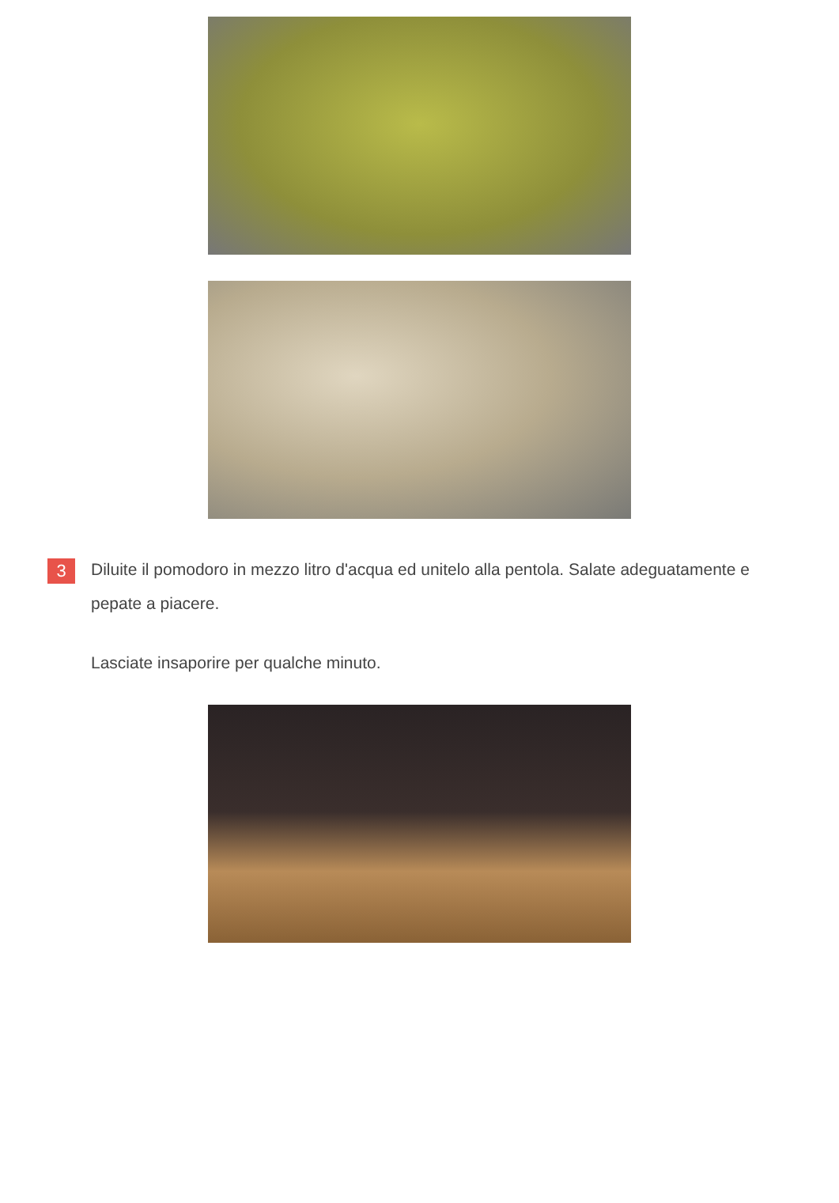3
Diluite il pomodoro in mezzo litro d'acqua ed unitelo alla pentola. Salate adeguatamente e pepate a piacere.
Lasciate insaporire per qualche minuto.